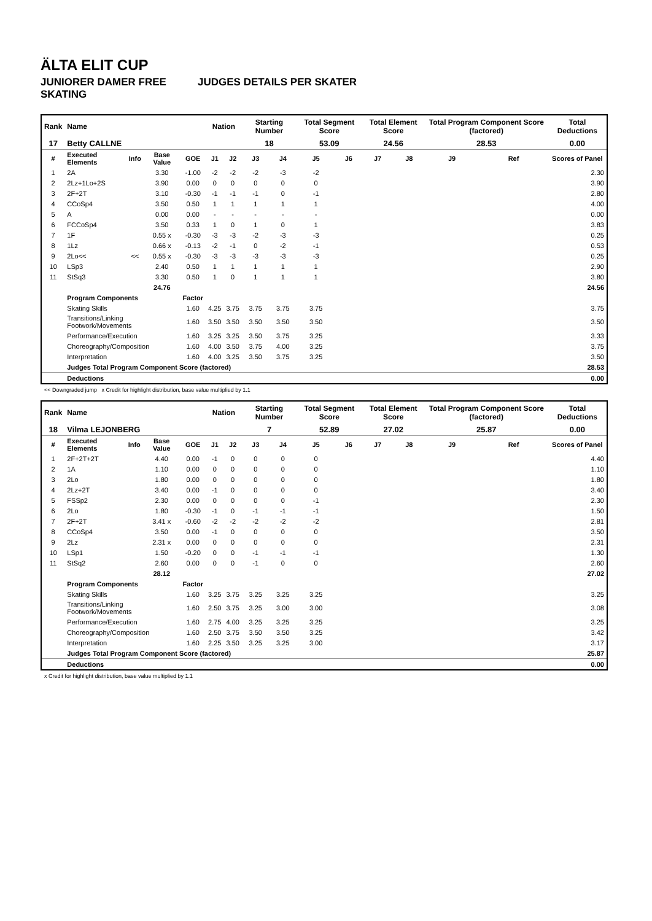ÄLTA ELIT CUP
JUNIORER DAMER FREE SKATING JUDGES DETAILS PER SKATER
| Rank | Name | | | | Nation | | Starting Number | | Total Segment Score | | Total Element Score | | Total Program Component Score (factored) | | Total Deductions |
| --- | --- | --- | --- | --- | --- | --- | --- | --- | --- | --- | --- | --- | --- | --- | --- |
| 17 | Betty CALLNE | | | | | | 18 | | 53.09 | | 24.56 | | 28.53 | | 0.00 |
| # | Executed Elements | Info | Base Value | GOE | J1 | J2 | J3 | J4 | J5 | J6 | J7 | J8 | J9 | Ref | Scores of Panel |
| 1 | 2A | | 3.30 | -1.00 | -2 | -2 | -2 | -3 | -2 | | | | | | 2.30 |
| 2 | 2Lz+1Lo+2S | | 3.90 | 0.00 | 0 | 0 | 0 | 0 | 0 | | | | | | 3.90 |
| 3 | 2F+2T | | 3.10 | -0.30 | -1 | -1 | -1 | 0 | -1 | | | | | | 2.80 |
| 4 | CCoSp4 | | 3.50 | 0.50 | 1 | 1 | 1 | 1 | 1 | | | | | | 4.00 |
| 5 | A | | 0.00 | 0.00 | - | - | - | - | - | | | | | | 0.00 |
| 6 | FCCoSp4 | | 3.50 | 0.33 | 1 | 0 | 1 | 0 | 1 | | | | | | 3.83 |
| 7 | 1F | | 0.55 x | -0.30 | -3 | -3 | -2 | -3 | -3 | | | | | | 0.25 |
| 8 | 1Lz | | 0.66 x | -0.13 | -2 | -1 | 0 | -2 | -1 | | | | | | 0.53 |
| 9 | 2Lo<< | << | 0.55 x | -0.30 | -3 | -3 | -3 | -3 | -3 | | | | | | 0.25 |
| 10 | LSp3 | | 2.40 | 0.50 | 1 | 1 | 1 | 1 | 1 | | | | | | 2.90 |
| 11 | StSq3 | | 3.30 | 0.50 | 1 | 0 | 1 | 1 | 1 | | | | | | 3.80 |
| | | | 24.76 | | | | | | | | | | | | 24.56 |
| | Program Components | | | Factor | | | | | | | | | | | |
| | Skating Skills | | | 1.60 | 4.25 | 3.75 | 3.75 | 3.75 | 3.75 | | | | | | 3.75 |
| | Transitions/Linking Footwork/Movements | | | 1.60 | 3.50 | 3.50 | 3.50 | 3.50 | 3.50 | | | | | | 3.50 |
| | Performance/Execution | | | 1.60 | 3.25 | 3.25 | 3.50 | 3.75 | 3.25 | | | | | | 3.33 |
| | Choreography/Composition | | | 1.60 | 4.00 | 3.50 | 3.75 | 4.00 | 3.25 | | | | | | 3.75 |
| | Interpretation | | | 1.60 | 4.00 | 3.25 | 3.50 | 3.75 | 3.25 | | | | | | 3.50 |
| | Judges Total Program Component Score (factored) | | | | | | | | | | | | | | 28.53 |
| | Deductions | | | | | | | | | | | | | | 0.00 |
<< Downgraded jump x Credit for highlight distribution, base value multiplied by 1.1
| Rank | Name | | | | Nation | | Starting Number | | Total Segment Score | | Total Element Score | | Total Program Component Score (factored) | | Total Deductions |
| --- | --- | --- | --- | --- | --- | --- | --- | --- | --- | --- | --- | --- | --- | --- | --- |
| 18 | Vilma LEJONBERG | | | | | | 7 | | 52.89 | | 27.02 | | 25.87 | | 0.00 |
| # | Executed Elements | Info | Base Value | GOE | J1 | J2 | J3 | J4 | J5 | J6 | J7 | J8 | J9 | Ref | Scores of Panel |
| 1 | 2F+2T+2T | | 4.40 | 0.00 | -1 | 0 | 0 | 0 | 0 | | | | | | 4.40 |
| 2 | 1A | | 1.10 | 0.00 | 0 | 0 | 0 | 0 | 0 | | | | | | 1.10 |
| 3 | 2Lo | | 1.80 | 0.00 | 0 | 0 | 0 | 0 | 0 | | | | | | 1.80 |
| 4 | 2Lz+2T | | 3.40 | 0.00 | -1 | 0 | 0 | 0 | 0 | | | | | | 3.40 |
| 5 | FSSp2 | | 2.30 | 0.00 | 0 | 0 | 0 | 0 | -1 | | | | | | 2.30 |
| 6 | 2Lo | | 1.80 | -0.30 | -1 | 0 | -1 | -1 | -1 | | | | | | 1.50 |
| 7 | 2F+2T | | 3.41 x | -0.60 | -2 | -2 | -2 | -2 | -2 | | | | | | 2.81 |
| 8 | CCoSp4 | | 3.50 | 0.00 | -1 | 0 | 0 | 0 | 0 | | | | | | 3.50 |
| 9 | 2Lz | | 2.31 x | 0.00 | 0 | 0 | 0 | 0 | 0 | | | | | | 2.31 |
| 10 | LSp1 | | 1.50 | -0.20 | 0 | 0 | -1 | -1 | -1 | | | | | | 1.30 |
| 11 | StSq2 | | 2.60 | 0.00 | 0 | 0 | -1 | 0 | 0 | | | | | | 2.60 |
| | | | 28.12 | | | | | | | | | | | | 27.02 |
| | Program Components | | | Factor | | | | | | | | | | | |
| | Skating Skills | | | 1.60 | 3.25 | 3.75 | 3.25 | 3.25 | 3.25 | | | | | | 3.25 |
| | Transitions/Linking Footwork/Movements | | | 1.60 | 2.50 | 3.75 | 3.25 | 3.00 | 3.00 | | | | | | 3.08 |
| | Performance/Execution | | | 1.60 | 2.75 | 4.00 | 3.25 | 3.25 | 3.25 | | | | | | 3.25 |
| | Choreography/Composition | | | 1.60 | 2.50 | 3.75 | 3.50 | 3.50 | 3.25 | | | | | | 3.42 |
| | Interpretation | | | 1.60 | 2.25 | 3.50 | 3.25 | 3.25 | 3.00 | | | | | | 3.17 |
| | Judges Total Program Component Score (factored) | | | | | | | | | | | | | | 25.87 |
| | Deductions | | | | | | | | | | | | | | 0.00 |
x Credit for highlight distribution, base value multiplied by 1.1